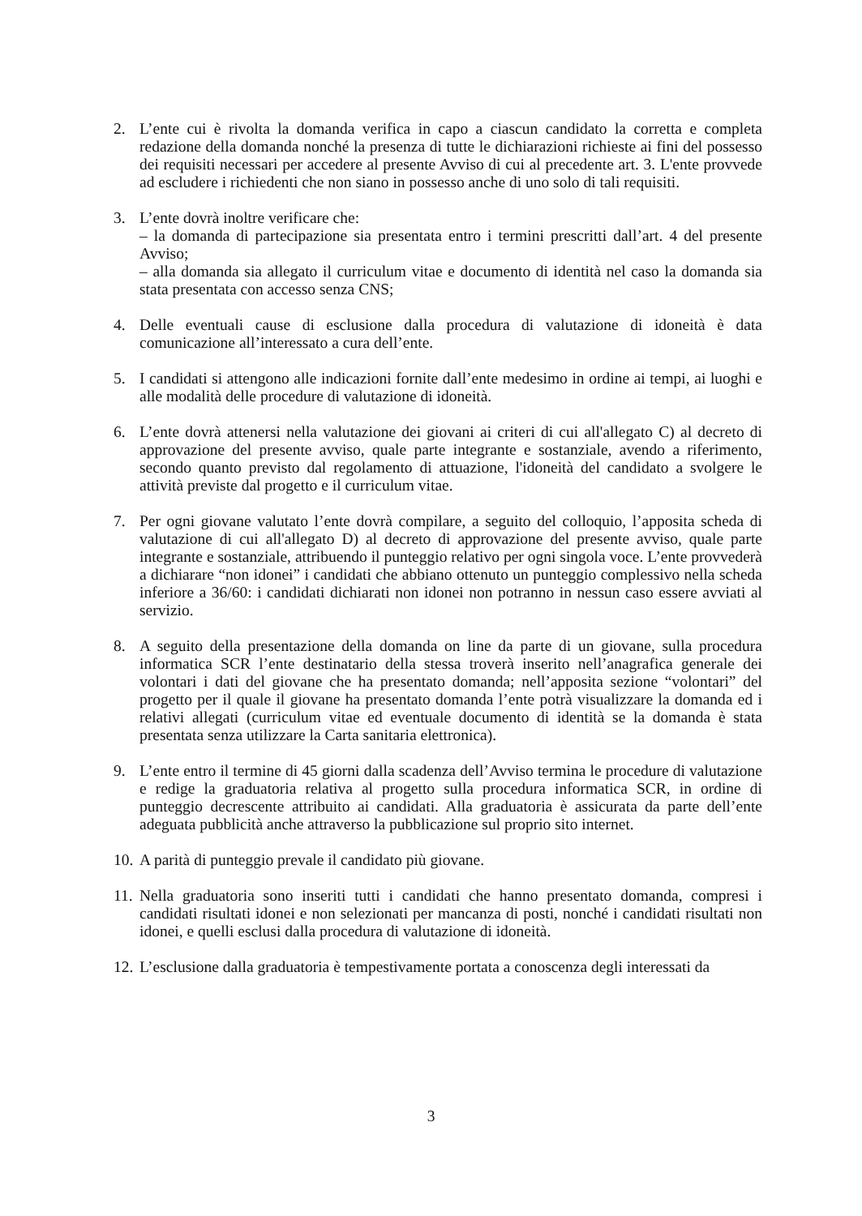2. L’ente cui è rivolta la domanda verifica in capo a ciascun candidato la corretta e completa redazione della domanda nonché la presenza di tutte le dichiarazioni richieste ai fini del possesso dei requisiti necessari per accedere al presente Avviso di cui al precedente art. 3. L'ente provvede ad escludere i richiedenti che non siano in possesso anche di uno solo di tali requisiti.
3. L’ente dovrà inoltre verificare che:
– la domanda di partecipazione sia presentata entro i termini prescritti dall’art. 4 del presente Avviso;
– alla domanda sia allegato il curriculum vitae e documento di identità nel caso la domanda sia stata presentata con accesso senza CNS;
4. Delle eventuali cause di esclusione dalla procedura di valutazione di idoneità è data comunicazione all’interessato a cura dell’ente.
5. I candidati si attengono alle indicazioni fornite dall’ente medesimo in ordine ai tempi, ai luoghi e alle modalità delle procedure di valutazione di idoneità.
6. L’ente dovrà attenersi nella valutazione dei giovani ai criteri di cui all'allegato C) al decreto di approvazione del presente avviso, quale parte integrante e sostanziale, avendo a riferimento, secondo quanto previsto dal regolamento di attuazione, l'idoneità del candidato a svolgere le attività previste dal progetto e il curriculum vitae.
7. Per ogni giovane valutato l’ente dovrà compilare, a seguito del colloquio, l’apposita scheda di valutazione di cui all'allegato D) al decreto di approvazione del presente avviso, quale parte integrante e sostanziale, attribuendo il punteggio relativo per ogni singola voce. L’ente provvederà a dichiarare “non idonei” i candidati che abbiano ottenuto un punteggio complessivo nella scheda inferiore a 36/60: i candidati dichiarati non idonei non potranno in nessun caso essere avviati al servizio.
8. A seguito della presentazione della domanda on line da parte di un giovane, sulla procedura informatica SCR l’ente destinatario della stessa troverà inserito nell’anagrafica generale dei volontari i dati del giovane che ha presentato domanda; nell’apposita sezione “volontari” del progetto per il quale il giovane ha presentato domanda l’ente potrà visualizzare la domanda ed i relativi allegati (curriculum vitae ed eventuale documento di identità se la domanda è stata presentata senza utilizzare la Carta sanitaria elettronica).
9. L’ente entro il termine di 45 giorni dalla scadenza dell’Avviso termina le procedure di valutazione e redige la graduatoria relativa al progetto sulla procedura informatica SCR, in ordine di punteggio decrescente attribuito ai candidati. Alla graduatoria è assicurata da parte dell’ente adeguata pubblicità anche attraverso la pubblicazione sul proprio sito internet.
10.
A parità di punteggio prevale il candidato più giovane.
11.
Nella graduatoria sono inseriti tutti i candidati che hanno presentato domanda, compresi i candidati risultati idonei e non selezionati per mancanza di posti, nonché i candidati risultati non idonei, e quelli esclusi dalla procedura di valutazione di idoneità.
12.
L’esclusione dalla graduatoria è tempestivamente portata a conoscenza degli interessati da
3